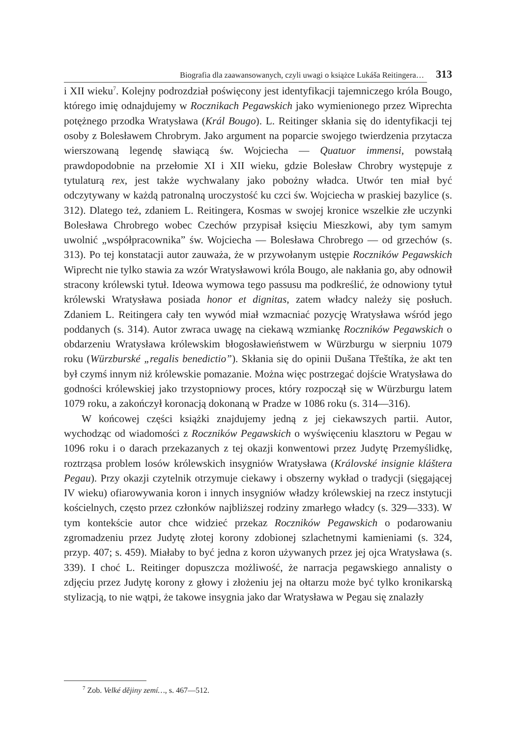Biografia dla zaawansowanych, czyli uwagi o książce Lukáša Reitingera… 313
i XII wieku<sup>7</sup>. Kolejny podrozdział poświęcony jest identyfikacji tajemniczego króla Bougo, którego imię odnajdujemy w Rocznikach Pegawskich jako wymienionego przez Wiprechta potężnego przodka Wratysława (Král Bougo). L. Reitinger skłania się do identyfikacji tej osoby z Bolesławem Chrobrym. Jako argument na poparcie swojego twierdzenia przytacza wierszowaną legendę sławiącą św. Wojciecha — Quatuor immensi, powstałą prawdopodobnie na przełomie XI i XII wieku, gdzie Bolesław Chrobry występuje z tytulaturą rex, jest także wychwalany jako pobożny władca. Utwór ten miał być odczytywany w każdą patronalną uroczystość ku czci św. Wojciecha w praskiej bazylice (s. 312). Dlatego też, zdaniem L. Reitingera, Kosmas w swojej kronice wszelkie złe uczynki Bolesława Chrobrego wobec Czechów przypisał księciu Mieszkowi, aby tym samym uwolnić „współpracownika” św. Wojciecha — Bolesława Chrobrego — od grzechów (s. 313). Po tej konstatacji autor zauważa, że w przywołanym ustępie Roczników Pegawskich Wiprecht nie tylko stawia za wzór Wratysławowi króla Bougo, ale nakłania go, aby odnowił stracony królewski tytuł. Ideowa wymowa tego passusu ma podkreślić, że odnowiony tytuł królewski Wratysława posiada honor et dignitas, zatem władcy należy się posłuch. Zdaniem L. Reitingera cały ten wywód miał wzmacniać pozycję Wratysława wśród jego poddanych (s. 314). Autor zwraca uwagę na ciekawą wzmiankę Roczników Pegawskich o obdarzeniu Wratysława królewskim błogosławieństwem w Würzburgu w sierpniu 1079 roku (Würzburské „regalis benedictio”). Skłania się do opinii Dušana Třeštíka, że akt ten był czymś innym niż królewskie pomazanie. Można więc postrzegać dojście Wratysława do godności królewskiej jako trzystopniowy proces, który rozpoczął się w Würzburgu latem 1079 roku, a zakończył koronacją dokonaną w Pradze w 1086 roku (s. 314—316).
W końcowej części książki znajdujemy jedną z jej ciekawszych partii. Autor, wychodząc od wiadomości z Roczników Pegawskich o wyświęceniu klasztoru w Pegau w 1096 roku i o darach przekazanych z tej okazji konwentowi przez Judytę Przemyślidkę, roztrząsa problem losów królewskich insygniów Wratysława (Královské insignie kláštera Pegau). Przy okazji czytelnik otrzymuje ciekawy i obszerny wykład o tradycji (sięgającej IV wieku) ofiarowywania koron i innych insygniów władzy królewskiej na rzecz instytucji kościelnych, często przez członków najbliższej rodziny zmarłego władcy (s. 329—333). W tym kontekście autor chce widzieć przekaz Roczników Pegawskich o podarowaniu zgromadzeniu przez Judytę złotej korony zdobionej szlachetnymi kamieniami (s. 324, przyp. 407; s. 459). Miałaby to być jedna z koron używanych przez jej ojca Wratysława (s. 339). I choć L. Reitinger dopuszcza możliwość, że narracja pegawskiego annalisty o zdjęciu przez Judytę korony z głowy i złożeniu jej na ołtarzu może być tylko kronikarską stylizacją, to nie wątpi, że takowe insygnia jako dar Wratysława w Pegau się znalazły
<sup>7</sup> Zob. Velké dějiny zemí…, s. 467—512.